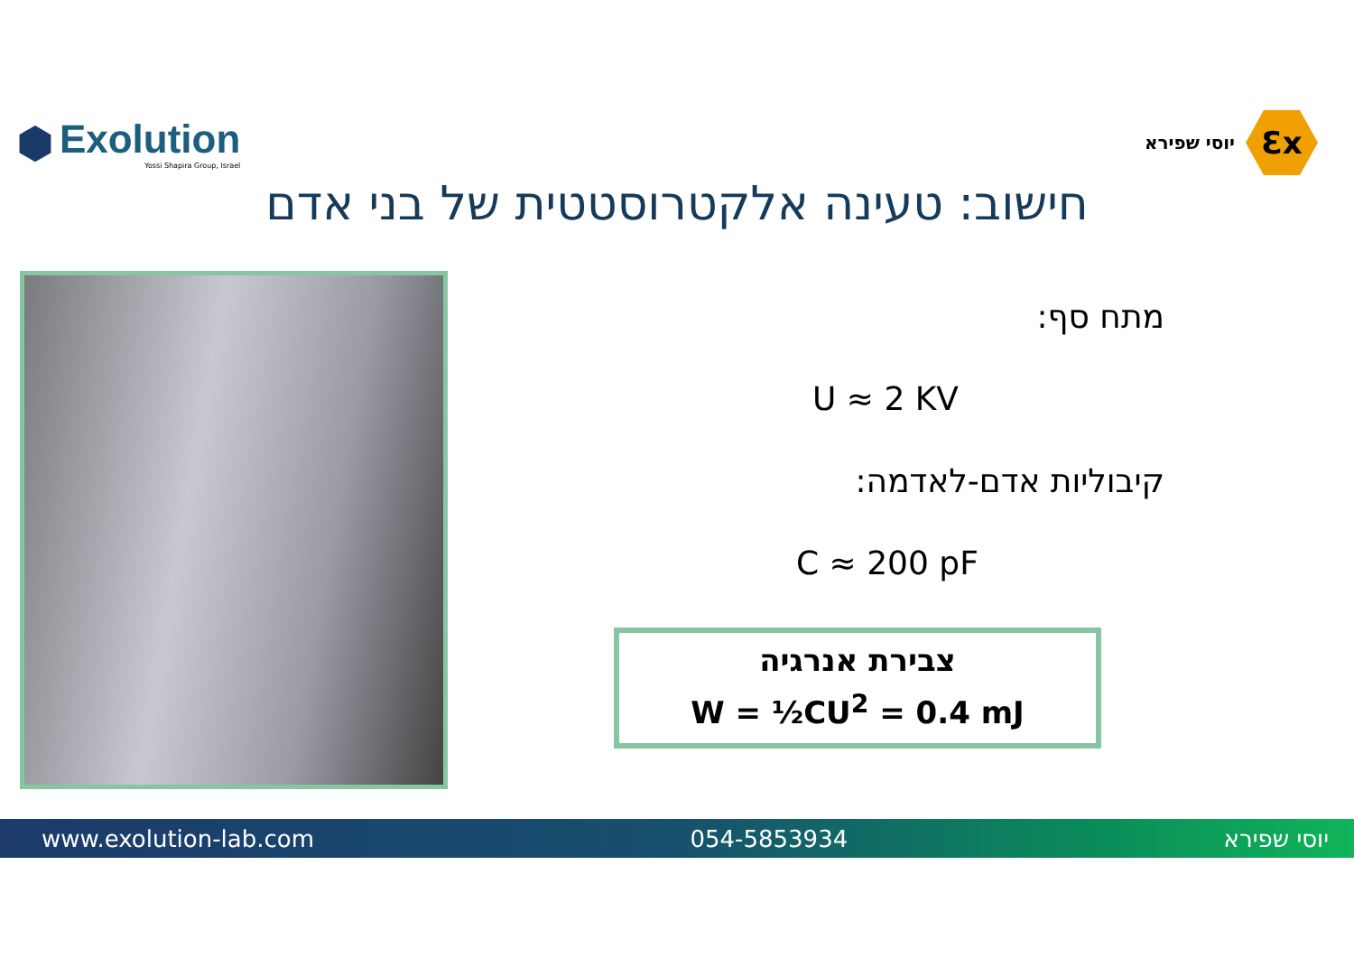⬢
Exolution
Yossi Shapira Group, Israel
יוסי שפירא
Ɛx
חישוב: טעינה אלקטרוסטטית של בני אדם
מתח סף:
U ≈ 2 KV
קיבוליות אדם-לאדמה:
C ≈ 200 pF
צבירת אנרגיה
W = ½CU<sup>2</sup> = 0.4 mJ
www.exolution-lab.com 054-5853934 יוסי שפירא